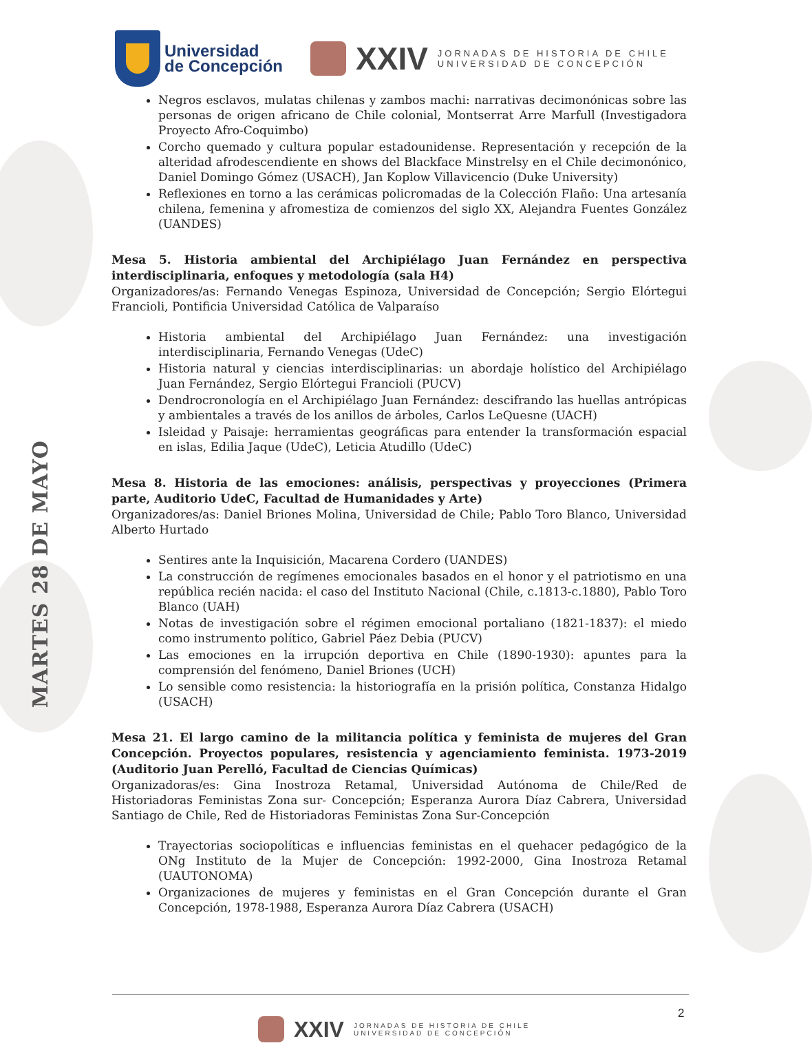MARTES 28 DE MAYO
Universidad
de Concepción
XXIV
JORNADAS DE HISTORIA DE CHILE
UNIVERSIDAD DE CONCEPCIÓN
Negros esclavos, mulatas chilenas y zambos machi: narrativas decimonónicas sobre las personas de origen africano de Chile colonial, Montserrat Arre Marfull (Investigadora Proyecto Afro-Coquimbo)
Corcho quemado y cultura popular estadounidense. Representación y recepción de la alteridad afrodescendiente en shows del Blackface Minstrelsy en el Chile decimonónico, Daniel Domingo Gómez (USACH), Jan Koplow Villavicencio (Duke University)
Reflexiones en torno a las cerámicas policromadas de la Colección Flaño: Una artesanía chilena, femenina y afromestiza de comienzos del siglo XX, Alejandra Fuentes González (UANDES)
Mesa 5. Historia ambiental del Archipiélago Juan Fernández en perspectiva interdisciplinaria, enfoques y metodología (sala H4)
Organizadores/as: Fernando Venegas Espinoza, Universidad de Concepción; Sergio Elórtegui Francioli, Pontificia Universidad Católica de Valparaíso
Historia ambiental del Archipiélago Juan Fernández: una investigación interdisciplinaria, Fernando Venegas (UdeC)
Historia natural y ciencias interdisciplinarias: un abordaje holístico del Archipiélago Juan Fernández, Sergio Elórtegui Francioli (PUCV)
Dendrocronología en el Archipiélago Juan Fernández: descifrando las huellas antrópicas y ambientales a través de los anillos de árboles, Carlos LeQuesne (UACH)
Isleidad y Paisaje: herramientas geográficas para entender la transformación espacial en islas, Edilia Jaque (UdeC), Leticia Atudillo (UdeC)
Mesa 8. Historia de las emociones: análisis, perspectivas y proyecciones (Primera parte, Auditorio UdeC, Facultad de Humanidades y Arte)
Organizadores/as: Daniel Briones Molina, Universidad de Chile; Pablo Toro Blanco, Universidad Alberto Hurtado
Sentires ante la Inquisición, Macarena Cordero (UANDES)
La construcción de regímenes emocionales basados en el honor y el patriotismo en una república recién nacida: el caso del Instituto Nacional (Chile, c.1813-c.1880), Pablo Toro Blanco (UAH)
Notas de investigación sobre el régimen emocional portaliano (1821-1837): el miedo como instrumento político, Gabriel Páez Debia (PUCV)
Las emociones en la irrupción deportiva en Chile (1890-1930): apuntes para la comprensión del fenómeno, Daniel Briones (UCH)
Lo sensible como resistencia: la historiografía en la prisión política, Constanza Hidalgo (USACH)
Mesa 21. El largo camino de la militancia política y feminista de mujeres del Gran Concepción. Proyectos populares, resistencia y agenciamiento feminista. 1973-2019 (Auditorio Juan Perelló, Facultad de Ciencias Químicas)
Organizadoras/es: Gina Inostroza Retamal, Universidad Autónoma de Chile/Red de Historiadoras Feministas Zona sur- Concepción; Esperanza Aurora Díaz Cabrera, Universidad Santiago de Chile, Red de Historiadoras Feministas Zona Sur-Concepción
Trayectorias sociopolíticas e influencias feministas en el quehacer pedagógico de la ONg Instituto de la Mujer de Concepción: 1992-2000, Gina Inostroza Retamal (UAUTONOMA)
Organizaciones de mujeres y feministas en el Gran Concepción durante el Gran Concepción, 1978-1988, Esperanza Aurora Díaz Cabrera (USACH)
2
XXIV
JORNADAS DE HISTORIA DE CHILE
UNIVERSIDAD DE CONCEPCIÓN